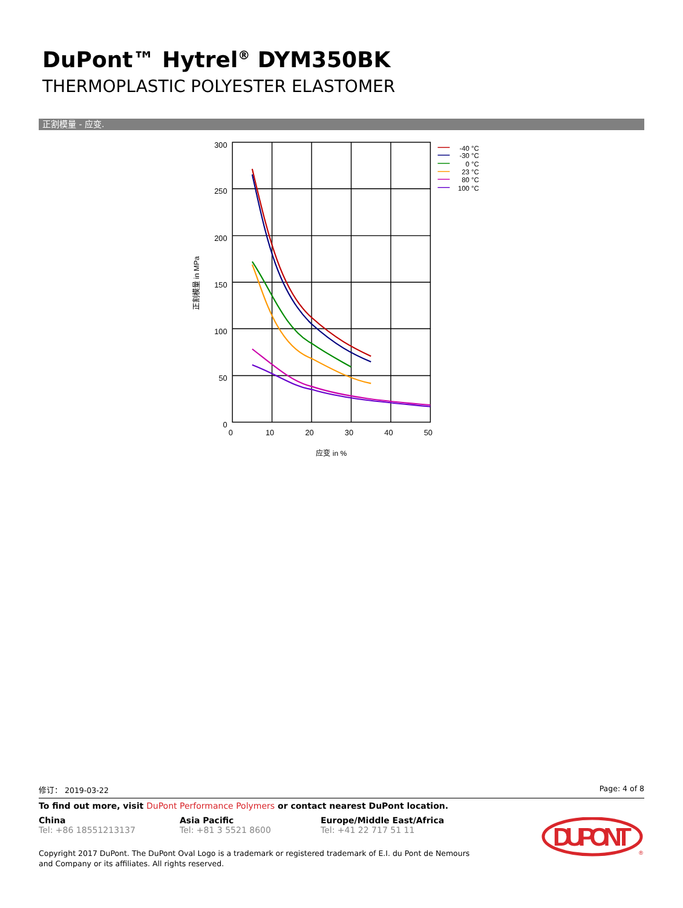DuPont™ Hytrel<sup>®</sup> DYM350BK
THERMOPLASTIC POLYESTER ELASTOMER
正割模量 - 应变.
300
250
200
150
100
50
0
0
10
20
30
40
50
应变 in %
正割模量 in MPa
-40 °C
-30 °C
0 °C
23 °C
80 °C
100 °C
修订： 2019-03-22 Page: 4 of 8
To find out more, visit DuPont Performance Polymers or contact nearest DuPont location.
China
Tel: +86 18551213137
Asia Pacific
Tel: +81 3 5521 8600
Europe/Middle East/Africa
Tel: +41 22 717 51 11
Copyright 2017 DuPont. The DuPont Oval Logo is a trademark or registered trademark of E.I. du Pont de Nemours and Company or its affiliates. All rights reserved.
DUPONT
®